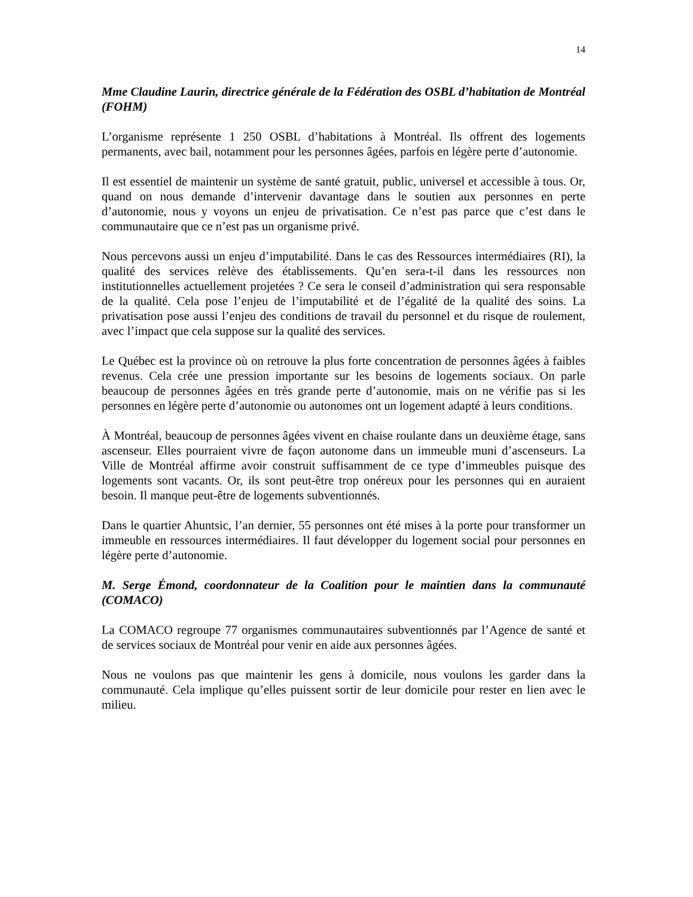14
Mme Claudine Laurin, directrice générale de la Fédération des OSBL d’habitation de Montréal (FOHM)
L’organisme représente 1 250 OSBL d’habitations à Montréal. Ils offrent des logements permanents, avec bail, notamment pour les personnes âgées, parfois en légère perte d’autonomie.
Il est essentiel de maintenir un système de santé gratuit, public, universel et accessible à tous. Or, quand on nous demande d’intervenir davantage dans le soutien aux personnes en perte d’autonomie, nous y voyons un enjeu de privatisation. Ce n’est pas parce que c’est dans le communautaire que ce n’est pas un organisme privé.
Nous percevons aussi un enjeu d’imputabilité. Dans le cas des Ressources intermédiaires (RI), la qualité des services relève des établissements. Qu’en sera-t-il dans les ressources non institutionnelles actuellement projetées ? Ce sera le conseil d’administration qui sera responsable de la qualité. Cela pose l’enjeu de l’imputabilité et de l’égalité de la qualité des soins. La privatisation pose aussi l’enjeu des conditions de travail du personnel et du risque de roulement, avec l’impact que cela suppose sur la qualité des services.
Le Québec est la province où on retrouve la plus forte concentration de personnes âgées à faibles revenus. Cela crée une pression importante sur les besoins de logements sociaux. On parle beaucoup de personnes âgées en très grande perte d’autonomie, mais on ne vérifie pas si les personnes en légère perte d’autonomie ou autonomes ont un logement adapté à leurs conditions.
À Montréal, beaucoup de personnes âgées vivent en chaise roulante dans un deuxième étage, sans ascenseur. Elles pourraient vivre de façon autonome dans un immeuble muni d’ascenseurs. La Ville de Montréal affirme avoir construit suffisamment de ce type d’immeubles puisque des logements sont vacants. Or, ils sont peut-être trop onéreux pour les personnes qui en auraient besoin. Il manque peut-être de logements subventionnés.
Dans le quartier Ahuntsic, l’an dernier, 55 personnes ont été mises à la porte pour transformer un immeuble en ressources intermédiaires. Il faut développer du logement social pour personnes en légère perte d’autonomie.
M. Serge Émond, coordonnateur de la Coalition pour le maintien dans la communauté (COMACO)
La COMACO regroupe 77 organismes communautaires subventionnés par l’Agence de santé et de services sociaux de Montréal pour venir en aide aux personnes âgées.
Nous ne voulons pas que maintenir les gens à domicile, nous voulons les garder dans la communauté. Cela implique qu’elles puissent sortir de leur domicile pour rester en lien avec le milieu.